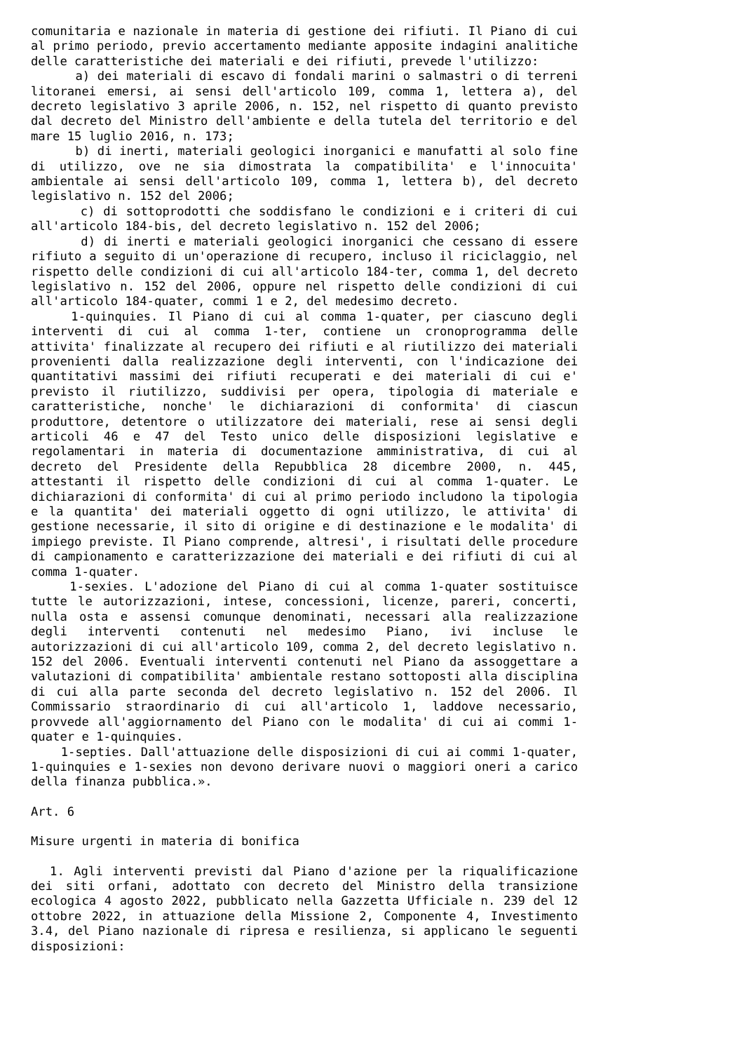comunitaria e nazionale in materia di gestione dei rifiuti. Il Piano di cui al primo periodo, previo accertamento mediante apposite indagini analitiche delle caratteristiche dei materiali e dei rifiuti, prevede l'utilizzo:
a) dei materiali di escavo di fondali marini o salmastri o di terreni litoranei emersi, ai sensi dell'articolo 109, comma 1, lettera a), del decreto legislativo 3 aprile 2006, n. 152, nel rispetto di quanto previsto dal decreto del Ministro dell'ambiente e della tutela del territorio e del mare 15 luglio 2016, n. 173;
b) di inerti, materiali geologici inorganici e manufatti al solo fine di utilizzo, ove ne sia dimostrata la compatibilita' e l'innocuita' ambientale ai sensi dell'articolo 109, comma 1, lettera b), del decreto legislativo n. 152 del 2006;
c) di sottoprodotti che soddisfano le condizioni e i criteri di cui all'articolo 184-bis, del decreto legislativo n. 152 del 2006;
d) di inerti e materiali geologici inorganici che cessano di essere rifiuto a seguito di un'operazione di recupero, incluso il riciclaggio, nel rispetto delle condizioni di cui all'articolo 184-ter, comma 1, del decreto legislativo n. 152 del 2006, oppure nel rispetto delle condizioni di cui all'articolo 184-quater, commi 1 e 2, del medesimo decreto.
1-quinquies. Il Piano di cui al comma 1-quater, per ciascuno degli interventi di cui al comma 1-ter, contiene un cronoprogramma delle attivita' finalizzate al recupero dei rifiuti e al riutilizzo dei materiali provenienti dalla realizzazione degli interventi, con l'indicazione dei quantitativi massimi dei rifiuti recuperati e dei materiali di cui e' previsto il riutilizzo, suddivisi per opera, tipologia di materiale e caratteristiche, nonche' le dichiarazioni di conformita' di ciascun produttore, detentore o utilizzatore dei materiali, rese ai sensi degli articoli 46 e 47 del Testo unico delle disposizioni legislative e regolamentari in materia di documentazione amministrativa, di cui al decreto del Presidente della Repubblica 28 dicembre 2000, n. 445, attestanti il rispetto delle condizioni di cui al comma 1-quater. Le dichiarazioni di conformita' di cui al primo periodo includono la tipologia e la quantita' dei materiali oggetto di ogni utilizzo, le attivita' di gestione necessarie, il sito di origine e di destinazione e le modalita' di impiego previste. Il Piano comprende, altresi', i risultati delle procedure di campionamento e caratterizzazione dei materiali e dei rifiuti di cui al comma 1-quater.
1-sexies. L'adozione del Piano di cui al comma 1-quater sostituisce tutte le autorizzazioni, intese, concessioni, licenze, pareri, concerti, nulla osta e assensi comunque denominati, necessari alla realizzazione degli interventi contenuti nel medesimo Piano, ivi incluse le autorizzazioni di cui all'articolo 109, comma 2, del decreto legislativo n. 152 del 2006. Eventuali interventi contenuti nel Piano da assoggettare a valutazioni di compatibilita' ambientale restano sottoposti alla disciplina di cui alla parte seconda del decreto legislativo n. 152 del 2006. Il Commissario straordinario di cui all'articolo 1, laddove necessario, provvede all'aggiornamento del Piano con le modalita' di cui ai commi 1-quater e 1-quinquies.
1-septies. Dall'attuazione delle disposizioni di cui ai commi 1-quater, 1-quinquies e 1-sexies non devono derivare nuovi o maggiori oneri a carico della finanza pubblica.».
Art. 6
Misure urgenti in materia di bonifica
1. Agli interventi previsti dal Piano d'azione per la riqualificazione dei siti orfani, adottato con decreto del Ministro della transizione ecologica 4 agosto 2022, pubblicato nella Gazzetta Ufficiale n. 239 del 12 ottobre 2022, in attuazione della Missione 2, Componente 4, Investimento 3.4, del Piano nazionale di ripresa e resilienza, si applicano le seguenti disposizioni: